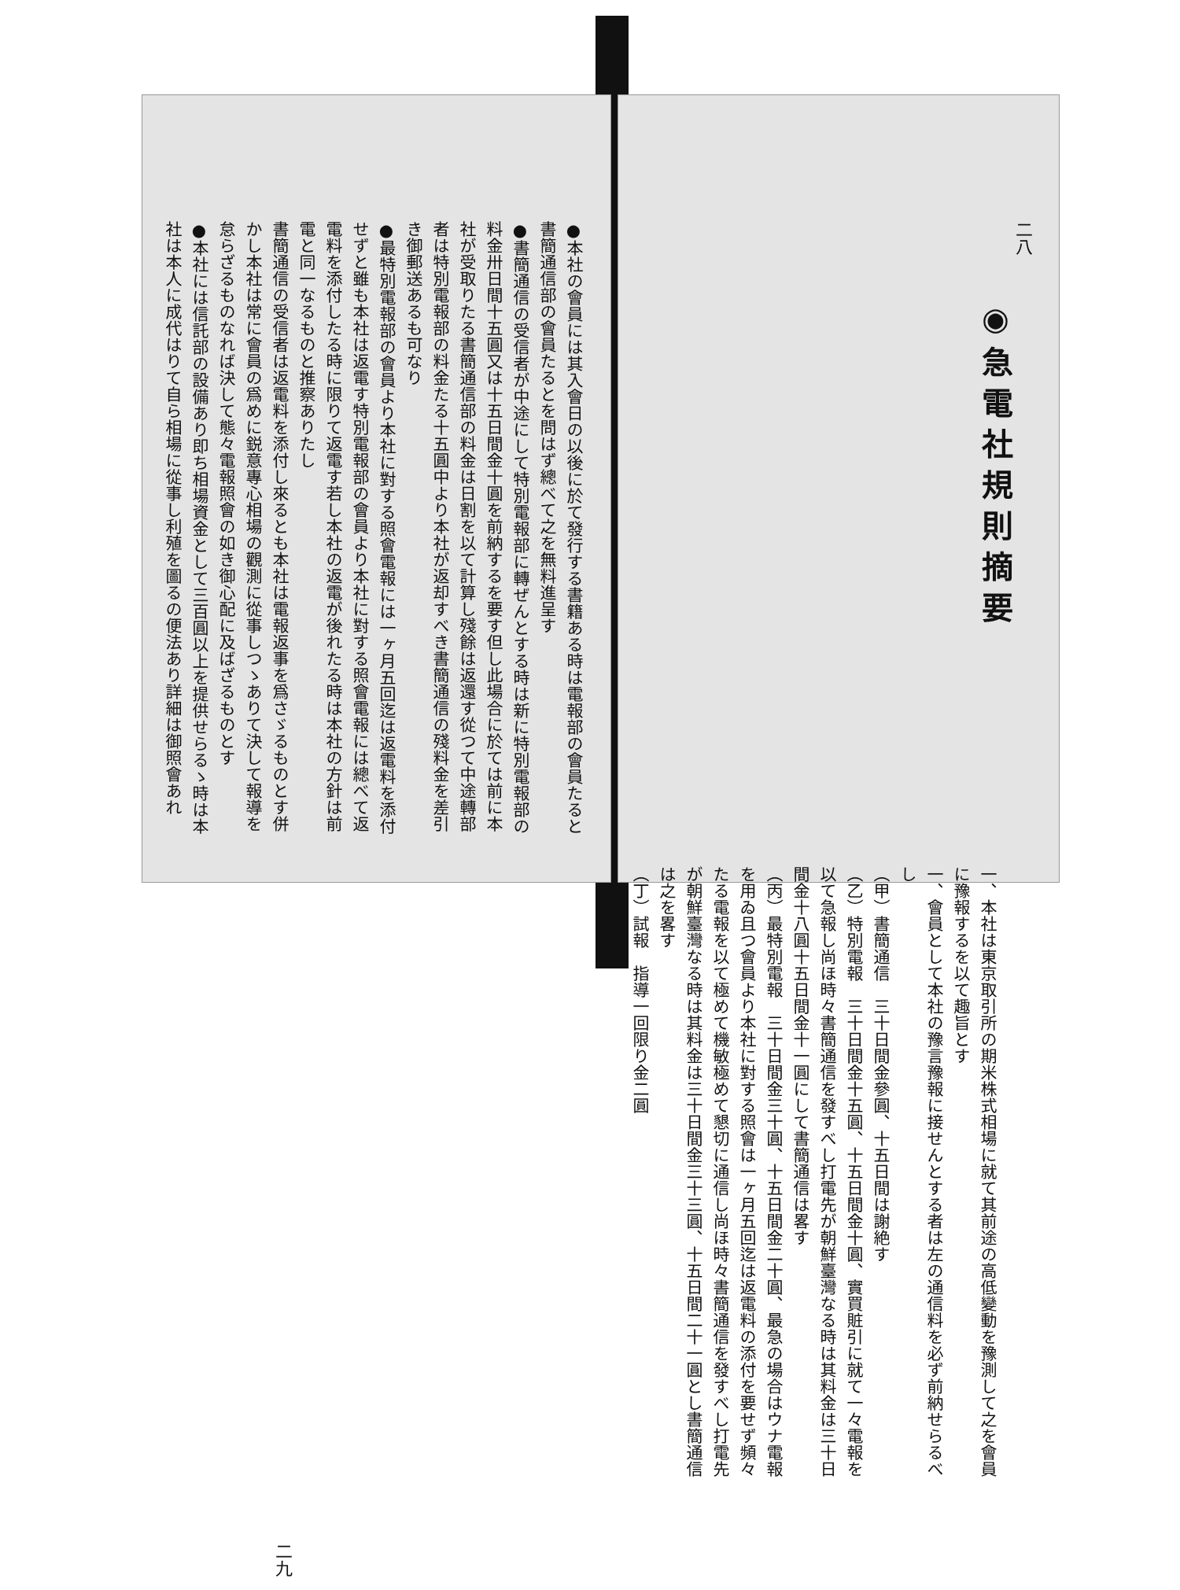二八
◉急電社規則摘要
一、本社は東京取引所の期米株式相場に就て其前途の高低變動を豫測して之を會員に豫報するを以て趣旨とす
一、會員として本社の豫言豫報に接せんとする者は左の通信料を必ず前納せらるべし
（甲）書簡通信　三十日間金參圓、十五日間は謝絶す
（乙）特別電報　三十日間金十五圓、十五日間金十圓、實買賍引に就て一々電報を以て急報し尚ほ時々書簡通信を發すべし打電先が朝鮮臺灣なる時は其料金は三十日間金十八圓十五日間金十一圓にして書簡通信は畧す
（丙）最特別電報　三十日間金三十圓、十五日間金二十圓、最急の場合はウナ電報を用ゐ且つ會員より本社に對する照會は一ヶ月五回迄は返電料の添付を要せず頻々たる電報を以て極めて機敏極めて懇切に通信し尚ほ時々書簡通信を發すべし打電先が朝鮮臺灣なる時は其料金は三十日間金三十三圓、十五日間二十一圓とし書簡通信は之を畧す
（丁）試報　指導一回限り金二圓
●本社の會員には其入會日の以後に於て發行する書籍ある時は電報部の會員たると書簡通信部の會員たるとを問はず總べて之を無料進呈す
●書簡通信の受信者が中途にして特別電報部に轉ぜんとする時は新に特別電報部の料金卅日間十五圓又は十五日間金十圓を前納するを要す但し此場合に於ては前に本社が受取りたる書簡通信部の料金は日割を以て計算し殘餘は返還す從つて中途轉部者は特別電報部の料金たる十五圓中より本社が返却すべき書簡通信の殘料金を差引き御郵送あるも可なり
●最特別電報部の會員より本社に對する照會電報には一ヶ月五回迄は返電料を添付せずと雖も本社は返電す特別電報部の會員より本社に對する照會電報には總べて返電料を添付したる時に限りて返電す若し本社の返電が後れたる時は本社の方針は前電と同一なるものと推察ありたし
書簡通信の受信者は返電料を添付し來るとも本社は電報返事を爲さゞるものとす併かし本社は常に會員の爲めに鋭意專心相場の觀測に從事しつゝありて決して報導を怠らざるものなれば決して態々電報照會の如き御心配に及ばざるものとす
●本社には信託部の設備あり即ち相場資金として三百圓以上を提供せらるゝ時は本社は本人に成代はりて自ら相場に從事し利殖を圖るの便法あり詳細は御照會あれ
二九